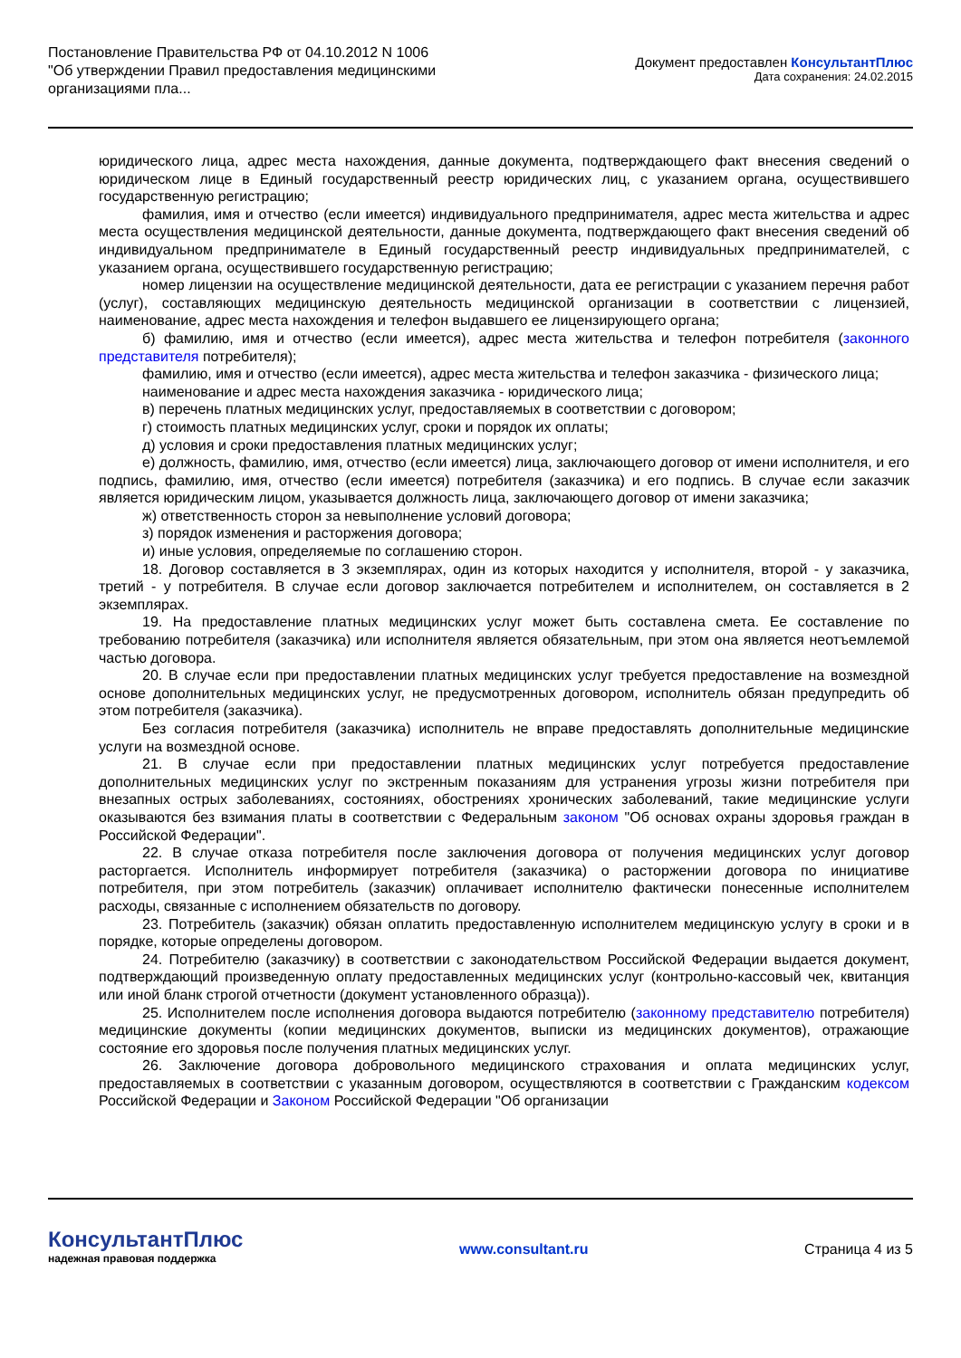Постановление Правительства РФ от 04.10.2012 N 1006
"Об утверждении Правил предоставления медицинскими организациями пла...
Документ предоставлен КонсультантПлюс
Дата сохранения: 24.02.2015
юридического лица, адрес места нахождения, данные документа, подтверждающего факт внесения сведений о юридическом лице в Единый государственный реестр юридических лиц, с указанием органа, осуществившего государственную регистрацию;
фамилия, имя и отчество (если имеется) индивидуального предпринимателя, адрес места жительства и адрес места осуществления медицинской деятельности, данные документа, подтверждающего факт внесения сведений об индивидуальном предпринимателе в Единый государственный реестр индивидуальных предпринимателей, с указанием органа, осуществившего государственную регистрацию;
номер лицензии на осуществление медицинской деятельности, дата ее регистрации с указанием перечня работ (услуг), составляющих медицинскую деятельность медицинской организации в соответствии с лицензией, наименование, адрес места нахождения и телефон выдавшего ее лицензирующего органа;
б) фамилию, имя и отчество (если имеется), адрес места жительства и телефон потребителя (законного представителя потребителя);
фамилию, имя и отчество (если имеется), адрес места жительства и телефон заказчика - физического лица;
наименование и адрес места нахождения заказчика - юридического лица;
в) перечень платных медицинских услуг, предоставляемых в соответствии с договором;
г) стоимость платных медицинских услуг, сроки и порядок их оплаты;
д) условия и сроки предоставления платных медицинских услуг;
е) должность, фамилию, имя, отчество (если имеется) лица, заключающего договор от имени исполнителя, и его подпись, фамилию, имя, отчество (если имеется) потребителя (заказчика) и его подпись. В случае если заказчик является юридическим лицом, указывается должность лица, заключающего договор от имени заказчика;
ж) ответственность сторон за невыполнение условий договора;
з) порядок изменения и расторжения договора;
и) иные условия, определяемые по соглашению сторон.
18. Договор составляется в 3 экземплярах, один из которых находится у исполнителя, второй - у заказчика, третий - у потребителя. В случае если договор заключается потребителем и исполнителем, он составляется в 2 экземплярах.
19. На предоставление платных медицинских услуг может быть составлена смета. Ее составление по требованию потребителя (заказчика) или исполнителя является обязательным, при этом она является неотъемлемой частью договора.
20. В случае если при предоставлении платных медицинских услуг требуется предоставление на возмездной основе дополнительных медицинских услуг, не предусмотренных договором, исполнитель обязан предупредить об этом потребителя (заказчика).
Без согласия потребителя (заказчика) исполнитель не вправе предоставлять дополнительные медицинские услуги на возмездной основе.
21. В случае если при предоставлении платных медицинских услуг потребуется предоставление дополнительных медицинских услуг по экстренным показаниям для устранения угрозы жизни потребителя при внезапных острых заболеваниях, состояниях, обострениях хронических заболеваний, такие медицинские услуги оказываются без взимания платы в соответствии с Федеральным законом "Об основах охраны здоровья граждан в Российской Федерации".
22. В случае отказа потребителя после заключения договора от получения медицинских услуг договор расторгается. Исполнитель информирует потребителя (заказчика) о расторжении договора по инициативе потребителя, при этом потребитель (заказчик) оплачивает исполнителю фактически понесенные исполнителем расходы, связанные с исполнением обязательств по договору.
23. Потребитель (заказчик) обязан оплатить предоставленную исполнителем медицинскую услугу в сроки и в порядке, которые определены договором.
24. Потребителю (заказчику) в соответствии с законодательством Российской Федерации выдается документ, подтверждающий произведенную оплату предоставленных медицинских услуг (контрольно-кассовый чек, квитанция или иной бланк строгой отчетности (документ установленного образца)).
25. Исполнителем после исполнения договора выдаются потребителю (законному представителю потребителя) медицинские документы (копии медицинских документов, выписки из медицинских документов), отражающие состояние его здоровья после получения платных медицинских услуг.
26. Заключение договора добровольного медицинского страхования и оплата медицинских услуг, предоставляемых в соответствии с указанным договором, осуществляются в соответствии с Гражданским кодексом Российской Федерации и Законом Российской Федерации "Об организации
КонсультантПлюс
надежная правовая поддержка
www.consultant.ru Страница 4 из 5